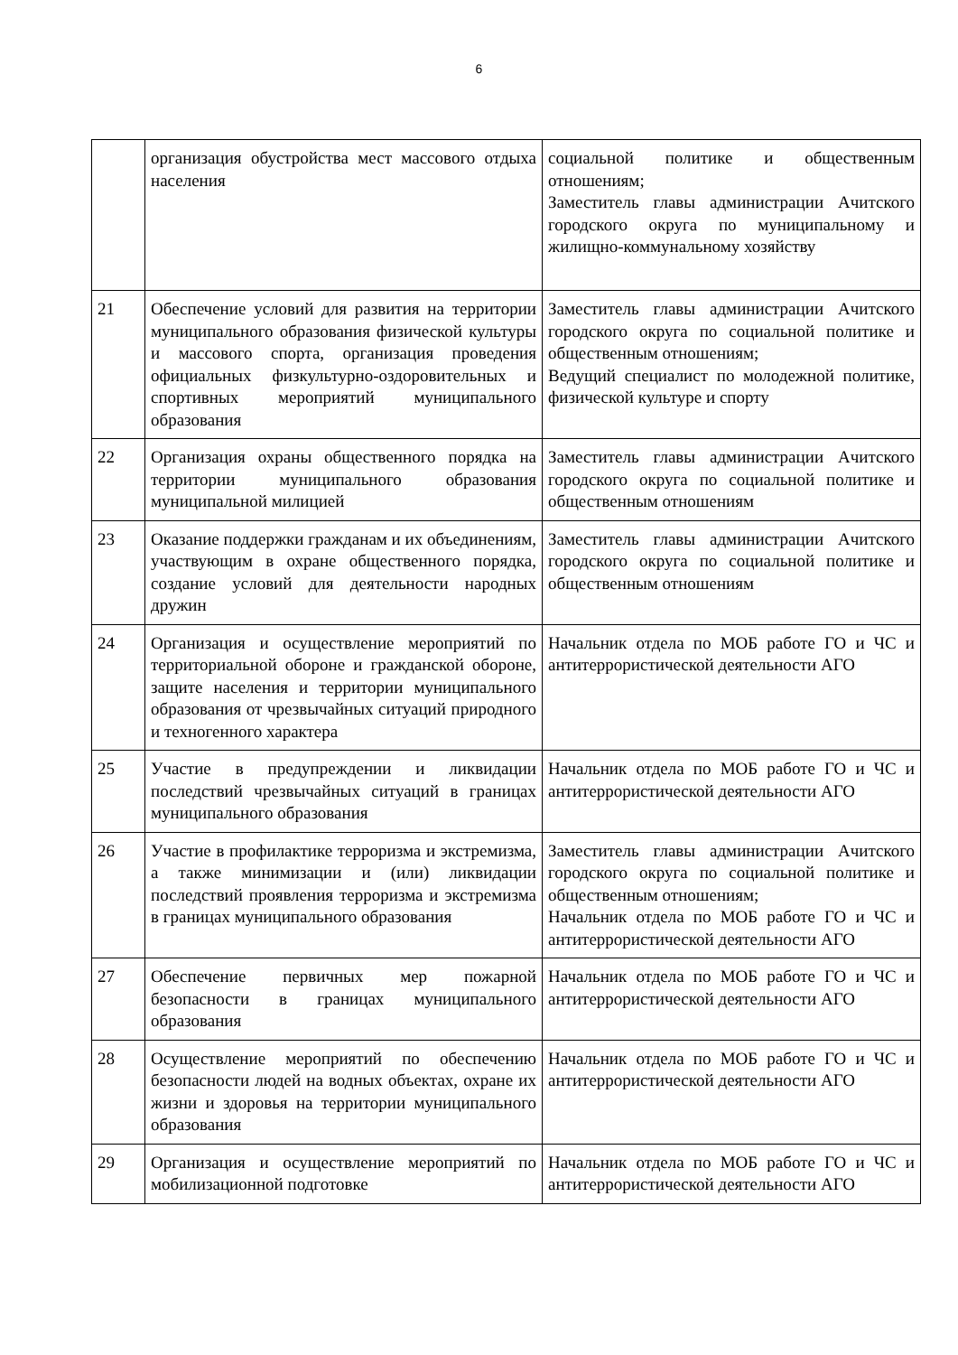6
| | организация обустройства мест массового отдыха населения | социальной политике и общественным отношениям; Заместитель главы администрации Ачитского городского округа по муниципальному и жилищно-коммунальному хозяйству |
| 21 | Обеспечение условий для развития на территории муниципального образования физической культуры и массового спорта, организация проведения официальных физкультурно-оздоровительных и спортивных мероприятий муниципального образования | Заместитель главы администрации Ачитского городского округа по социальной политике и общественным отношениям; Ведущий специалист по молодежной политике, физической культуре и спорту |
| 22 | Организация охраны общественного порядка на территории муниципального образования муниципальной милицией | Заместитель главы администрации Ачитского городского округа по социальной политике и общественным отношениям |
| 23 | Оказание поддержки гражданам и их объединениям, участвующим в охране общественного порядка, создание условий для деятельности народных дружин | Заместитель главы администрации Ачитского городского округа по социальной политике и общественным отношениям |
| 24 | Организация и осуществление мероприятий по территориальной обороне и гражданской обороне, защите населения и территории муниципального образования от чрезвычайных ситуаций природного и техногенного характера | Начальник отдела по МОБ работе ГО и ЧС и антитеррористической деятельности АГО |
| 25 | Участие в предупреждении и ликвидации последствий чрезвычайных ситуаций в границах муниципального образования | Начальник отдела по МОБ работе ГО и ЧС и антитеррористической деятельности АГО |
| 26 | Участие в профилактике терроризма и экстремизма, а также минимизации и (или) ликвидации последствий проявления терроризма и экстремизма в границах муниципального образования | Заместитель главы администрации Ачитского городского округа по социальной политике и общественным отношениям; Начальник отдела по МОБ работе ГО и ЧС и антитеррористической деятельности АГО |
| 27 | Обеспечение первичных мер пожарной безопасности в границах муниципального образования | Начальник отдела по МОБ работе ГО и ЧС и антитеррористической деятельности АГО |
| 28 | Осуществление мероприятий по обеспечению безопасности людей на водных объектах, охране их жизни и здоровья на территории муниципального образования | Начальник отдела по МОБ работе ГО и ЧС и антитеррористической деятельности АГО |
| 29 | Организация и осуществление мероприятий по мобилизационной подготовке | Начальник отдела по МОБ работе ГО и ЧС и антитеррористической деятельности АГО |